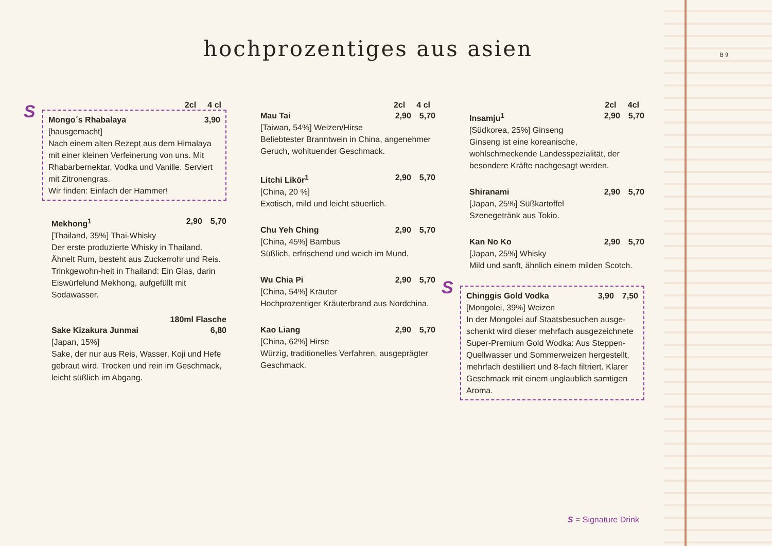hochprozentiges aus asien B 9
2cl 4 cl
S
Mongo´s Rhabalaya 3,90
[hausgemacht]
Nach einem alten Rezept aus dem Himalaya mit einer kleinen Verfeinerung von uns. Mit Rhabarbernektar, Vodka und Vanille. Serviert mit Zitronengras.
Wir finden: Einfach der Hammer!
Mekhong<sup>1</sup> 2,90 5,70
[Thailand, 35%] Thai-Whisky
Der erste produzierte Whisky in Thailand. Ähnelt Rum, besteht aus Zuckerrohr und Reis. Trinkgewohn-heit in Thailand: Ein Glas, darin Eiswürfelund Mekhong, aufgefüllt mit Sodawasser.
180ml Flasche
Sake Kizakura Junmai 6,80
[Japan, 15%]
Sake, der nur aus Reis, Wasser, Koji und Hefe gebraut wird. Trocken und rein im Geschmack, leicht süßlich im Abgang.
2cl 4 cl
Mau Tai 2,90 5,70
[Taiwan, 54%] Weizen/Hirse
Beliebtester Branntwein in China, angenehmer Geruch, wohltuender Geschmack.
Litchi Likör<sup>1</sup> 2,90 5,70
[China, 20 %]
Exotisch, mild und leicht säuerlich.
Chu Yeh Ching 2,90 5,70
[China, 45%] Bambus
Süßlich, erfrischend und weich im Mund.
Wu Chia Pi 2,90 5,70
[China, 54%] Kräuter
Hochprozentiger Kräuterbrand aus Nordchina.
Kao Liang 2,90 5,70
[China, 62%] Hirse
Würzig, traditionelles Verfahren, ausgeprägter Geschmack.
2cl 4cl
Insamju<sup>1</sup> 2,90 5,70
[Südkorea, 25%] Ginseng
Ginseng ist eine koreanische, wohlschmeckende Landesspezialität, der besondere Kräfte nachgesagt werden.
Shiranami 2,90 5,70
[Japan, 25%] Süßkartoffel
Szenegetränk aus Tokio.
Kan No Ko 2,90 5,70
[Japan, 25%] Whisky
Mild und sanft, ähnlich einem milden Scotch.
S
Chinggis Gold Vodka 3,90 7,50
[Mongolei, 39%] Weizen
In der Mongolei auf Staatsbesuchen ausge-schenkt wird dieser mehrfach ausgezeichnete Super-Premium Gold Wodka: Aus Steppen-Quellwasser und Sommerweizen hergestellt, mehrfach destilliert und 8-fach filtriert. Klarer Geschmack mit einem unglaublich samtigen Aroma.
S = Signature Drink